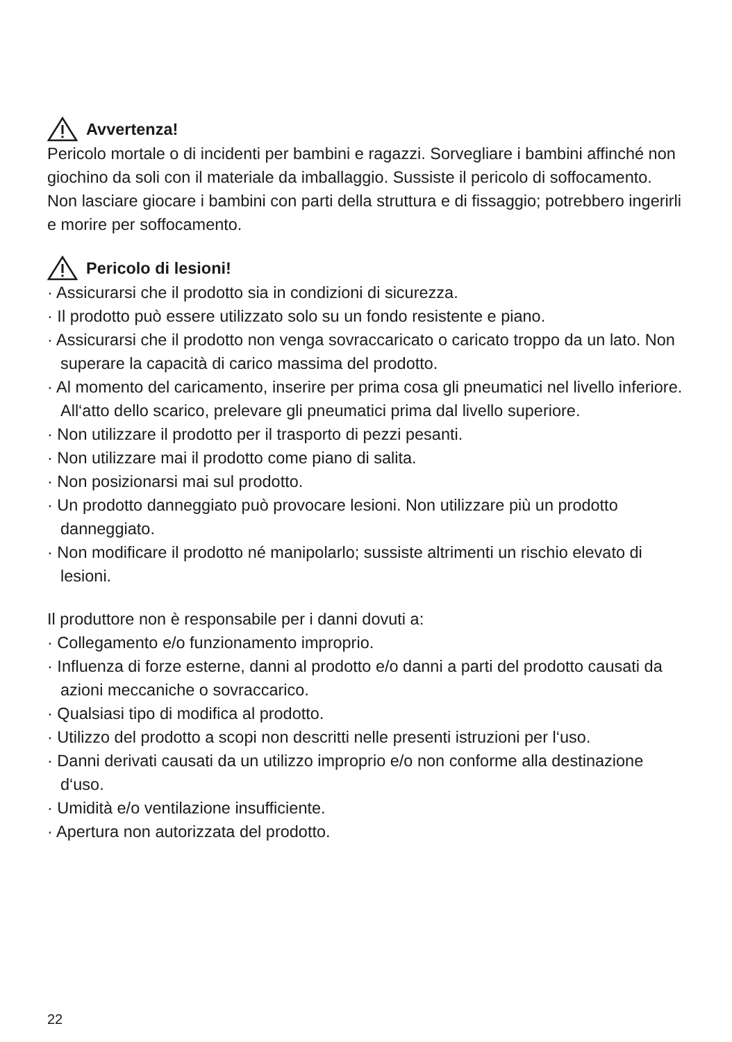Avvertenza!
Pericolo mortale o di incidenti per bambini e ragazzi. Sorvegliare i bambini affinché non giochino da soli con il materiale da imballaggio. Sussiste il pericolo di soffocamento. Non lasciare giocare i bambini con parti della struttura e di fissaggio; potrebbero ingerirli e morire per soffocamento.
Pericolo di lesioni!
· Assicurarsi che il prodotto sia in condizioni di sicurezza.
· Il prodotto può essere utilizzato solo su un fondo resistente e piano.
· Assicurarsi che il prodotto non venga sovraccaricato o caricato troppo da un lato. Non superare la capacità di carico massima del prodotto.
· Al momento del caricamento, inserire per prima cosa gli pneumatici nel livello inferiore. All‘atto dello scarico, prelevare gli pneumatici prima dal livello superiore.
· Non utilizzare il prodotto per il trasporto di pezzi pesanti.
· Non utilizzare mai il prodotto come piano di salita.
· Non posizionarsi mai sul prodotto.
· Un prodotto danneggiato può provocare lesioni. Non utilizzare più un prodotto danneggiato.
· Non modificare il prodotto né manipolarlo; sussiste altrimenti un rischio elevato di lesioni.
Il produttore non è responsabile per i danni dovuti a:
· Collegamento e/o funzionamento improprio.
· Influenza di forze esterne, danni al prodotto e/o danni a parti del prodotto causati da azioni meccaniche o sovraccarico.
· Qualsiasi tipo di modifica al prodotto.
· Utilizzo del prodotto a scopi non descritti nelle presenti istruzioni per l‘uso.
· Danni derivati causati da un utilizzo improprio e/o non conforme alla destinazione d‘uso.
· Umidità e/o ventilazione insufficiente.
· Apertura non autorizzata del prodotto.
22